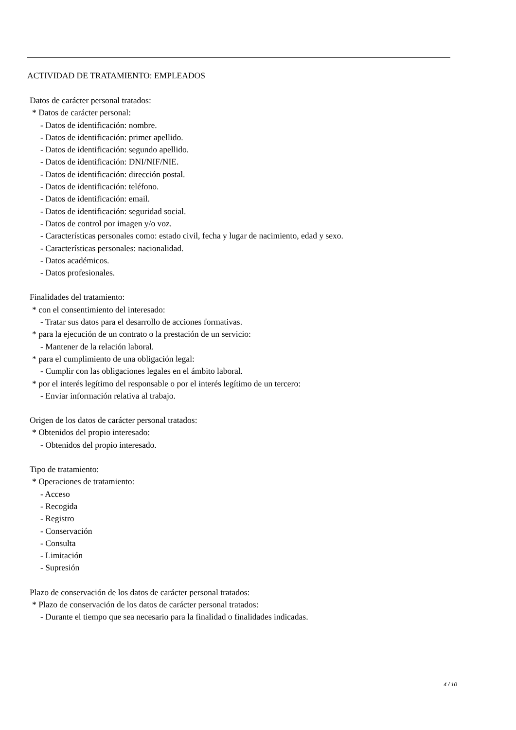ACTIVIDAD DE TRATAMIENTO: EMPLEADOS
Datos de carácter personal tratados:
* Datos de carácter personal:
- Datos de identificación: nombre.
- Datos de identificación: primer apellido.
- Datos de identificación: segundo apellido.
- Datos de identificación: DNI/NIF/NIE.
- Datos de identificación: dirección postal.
- Datos de identificación: teléfono.
- Datos de identificación: email.
- Datos de identificación: seguridad social.
- Datos de control por imagen y/o voz.
- Características personales como: estado civil, fecha y lugar de nacimiento, edad y sexo.
- Características personales: nacionalidad.
- Datos académicos.
- Datos profesionales.
Finalidades del tratamiento:
* con el consentimiento del interesado:
- Tratar sus datos para el desarrollo de acciones formativas.
* para la ejecución de un contrato o la prestación de un servicio:
- Mantener de la relación laboral.
* para el cumplimiento de una obligación legal:
- Cumplir con las obligaciones legales en el ámbito laboral.
* por el interés legítimo del responsable o por el interés legítimo de un tercero:
- Enviar información relativa al trabajo.
Origen de los datos de carácter personal tratados:
* Obtenidos del propio interesado:
- Obtenidos del propio interesado.
Tipo de tratamiento:
* Operaciones de tratamiento:
- Acceso
- Recogida
- Registro
- Conservación
- Consulta
- Limitación
- Supresión
Plazo de conservación de los datos de carácter personal tratados:
* Plazo de conservación de los datos de carácter personal tratados:
- Durante el tiempo que sea necesario para la finalidad o finalidades indicadas.
4 / 10